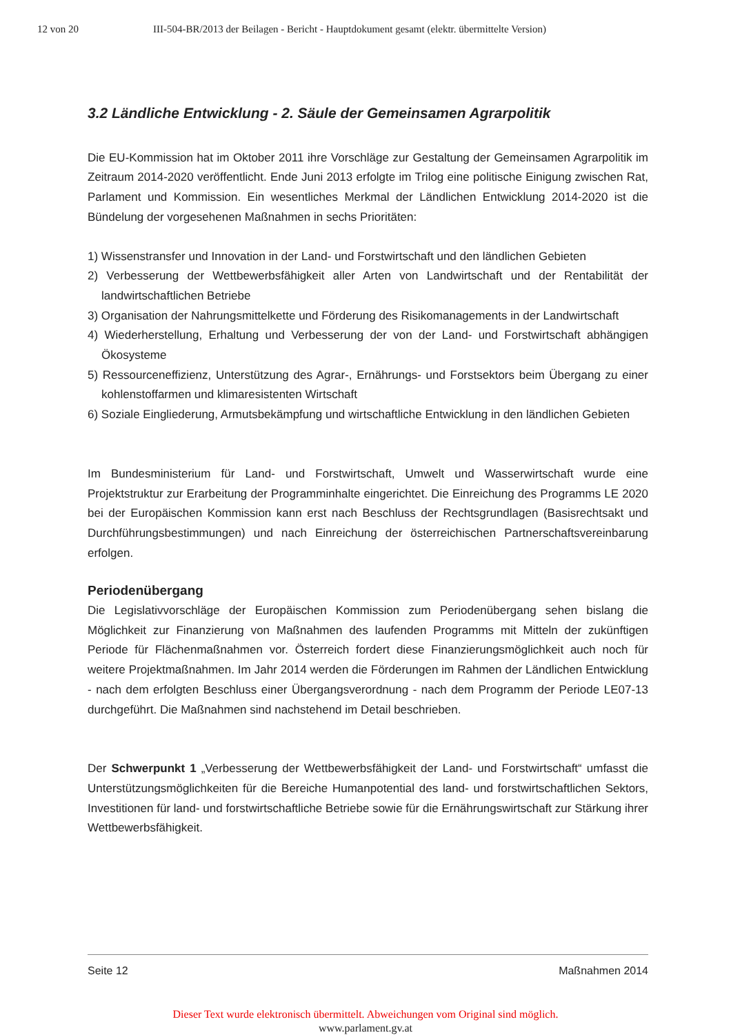12 von 20 III-504-BR/2013 der Beilagen - Bericht - Hauptdokument gesamt (elektr. übermittelte Version)
3.2 Ländliche Entwicklung - 2. Säule der Gemeinsamen Agrarpolitik
Die EU-Kommission hat im Oktober 2011 ihre Vorschläge zur Gestaltung der Gemeinsamen Agrarpolitik im Zeitraum 2014-2020 veröffentlicht. Ende Juni 2013 erfolgte im Trilog eine politische Einigung zwischen Rat, Parlament und Kommission. Ein wesentliches Merkmal der Ländlichen Entwicklung 2014-2020 ist die Bündelung der vorgesehenen Maßnahmen in sechs Prioritäten:
1) Wissenstransfer und Innovation in der Land- und Forstwirtschaft und den ländlichen Gebieten
2) Verbesserung der Wettbewerbsfähigkeit aller Arten von Landwirtschaft und der Rentabilität der landwirtschaftlichen Betriebe
3) Organisation der Nahrungsmittelkette und Förderung des Risikomanagements in der Landwirtschaft
4) Wiederherstellung, Erhaltung und Verbesserung der von der Land- und Forstwirtschaft abhängigen Ökosysteme
5) Ressourceneffizienz, Unterstützung des Agrar-, Ernährungs- und Forstsektors beim Übergang zu einer kohlenstoffarmen und klimaresistenten Wirtschaft
6) Soziale Eingliederung, Armutsbekämpfung und wirtschaftliche Entwicklung in den ländlichen Gebieten
Im Bundesministerium für Land- und Forstwirtschaft, Umwelt und Wasserwirtschaft wurde eine Projektstruktur zur Erarbeitung der Programminhalte eingerichtet. Die Einreichung des Programms LE 2020 bei der Europäischen Kommission kann erst nach Beschluss der Rechtsgrundlagen (Basisrechtsakt und Durchführungsbestimmungen) und nach Einreichung der österreichischen Partnerschaftsvereinbarung erfolgen.
Periodenübergang
Die Legislativvorschläge der Europäischen Kommission zum Periodenübergang sehen bislang die Möglichkeit zur Finanzierung von Maßnahmen des laufenden Programms mit Mitteln der zukünftigen Periode für Flächenmaßnahmen vor. Österreich fordert diese Finanzierungsmöglichkeit auch noch für weitere Projektmaßnahmen. Im Jahr 2014 werden die Förderungen im Rahmen der Ländlichen Entwicklung - nach dem erfolgten Beschluss einer Übergangsverordnung - nach dem Programm der Periode LE07-13 durchgeführt. Die Maßnahmen sind nachstehend im Detail beschrieben.
Der Schwerpunkt 1 „Verbesserung der Wettbewerbsfähigkeit der Land- und Forstwirtschaft“ umfasst die Unterstützungsmöglichkeiten für die Bereiche Humanpotential des land- und forstwirtschaftlichen Sektors, Investitionen für land- und forstwirtschaftliche Betriebe sowie für die Ernährungswirtschaft zur Stärkung ihrer Wettbewerbsfähigkeit.
Seite 12 Maßnahmen 2014
Dieser Text wurde elektronisch übermittelt. Abweichungen vom Original sind möglich.
www.parlament.gv.at